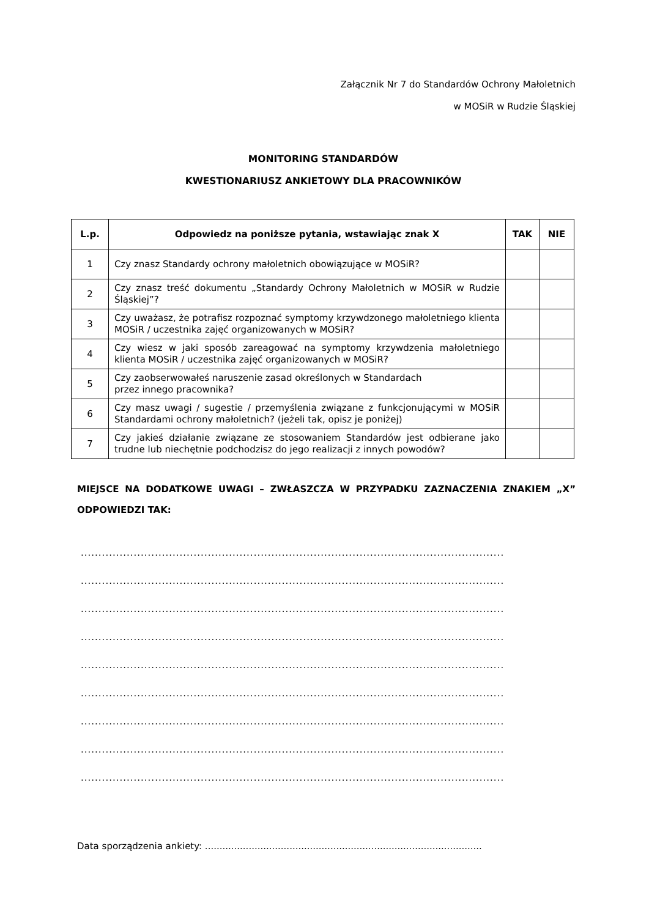Załącznik Nr 7 do Standardów Ochrony Małoletnich
w MOSiR w Rudzie Śląskiej
MONITORING STANDARDÓW
KWESTIONARIUSZ ANKIETOWY DLA PRACOWNIKÓW
| L.p. | Odpowiedz na poniższe pytania, wstawiając znak X | TAK | NIE |
| --- | --- | --- | --- |
| 1 | Czy znasz Standardy ochrony małoletnich obowiązujące w MOSiR? | | |
| 2 | Czy znasz treść dokumentu „Standardy Ochrony Małoletnich w MOSiR w Rudzie Śląskiej”? | | |
| 3 | Czy uważasz, że potrafisz rozpoznać symptomy krzywdzonego małoletniego klienta MOSiR / uczestnika zajęć organizowanych w MOSiR? | | |
| 4 | Czy wiesz w jaki sposób zareagować na symptomy krzywdzenia małoletniego klienta MOSiR / uczestnika zajęć organizowanych w MOSiR? | | |
| 5 | Czy zaobserwowałeś naruszenie zasad określonych w Standardach przez innego pracownika? | | |
| 6 | Czy masz uwagi / sugestie / przemyślenia związane z funkcjonującymi w MOSiR Standardami ochrony małoletnich? (jeżeli tak, opisz je poniżej) | | |
| 7 | Czy jakieś działanie związane ze stosowaniem Standardów jest odbierane jako trudne lub niechętnie podchodzisz do jego realizacji z innych powodów? | | |
MIEJSCE NA DODATKOWE UWAGI – ZWŁASZCZA W PRZYPADKU ZAZNACZENIA ZNAKIEM „X” ODPOWIEDZI TAK:
........................................................................................................................
........................................................................................................................
........................................................................................................................
........................................................................................................................
........................................................................................................................
........................................................................................................................
........................................................................................................................
........................................................................................................................
........................................................................................................................
Data sporządzenia ankiety: ...............................................................................................